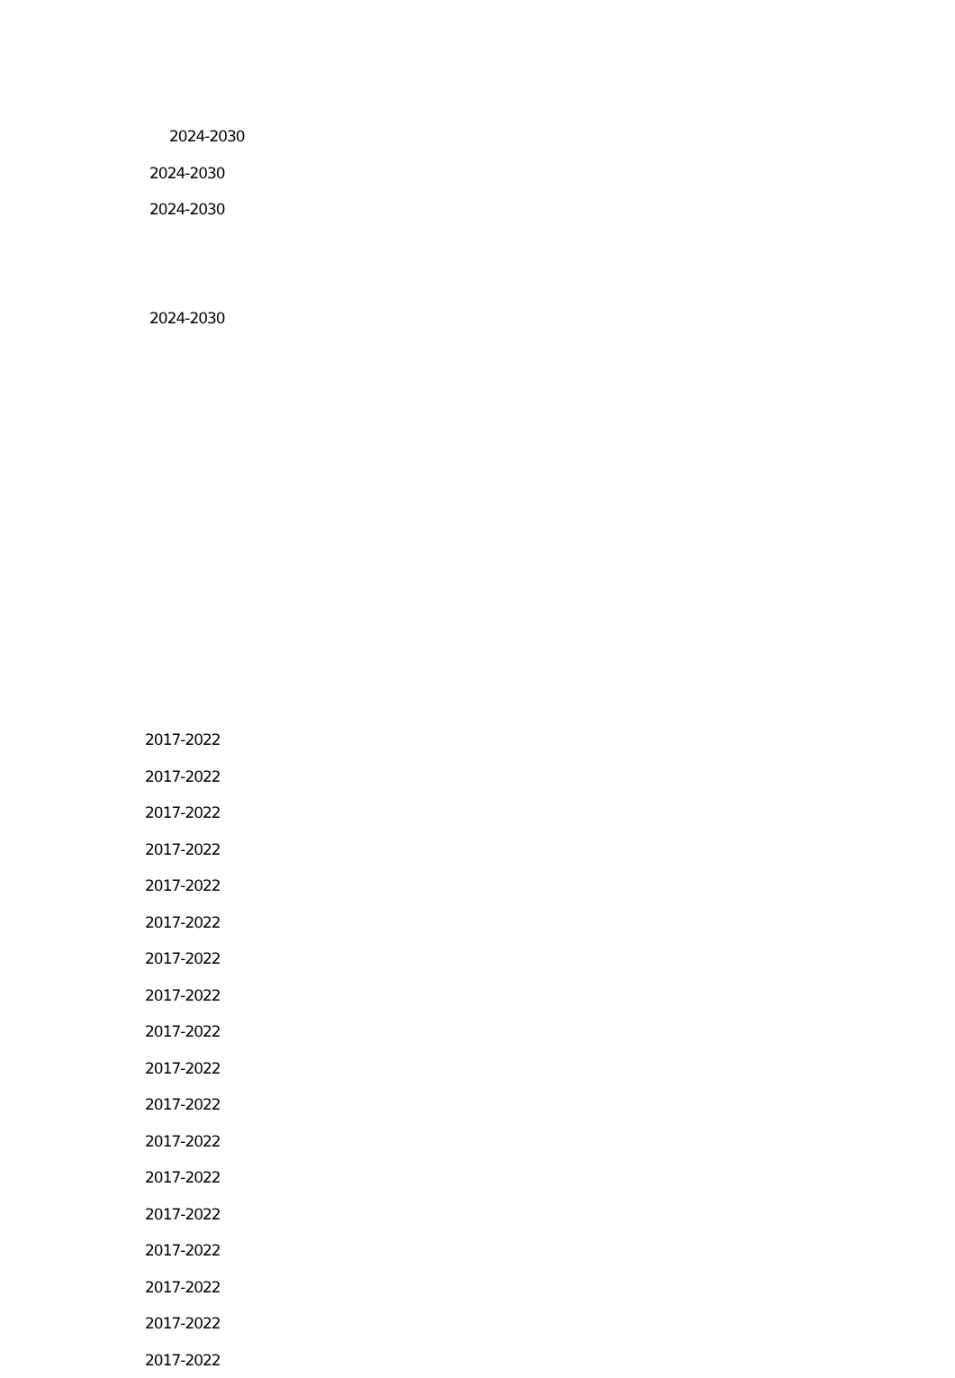2024-2030
2024-2030
2024-2030
2024-2030
2017-2022
2017-2022
2017-2022
2017-2022
2017-2022
2017-2022
2017-2022
2017-2022
2017-2022
2017-2022
2017-2022
2017-2022
2017-2022
2017-2022
2017-2022
2017-2022
2017-2022
2017-2022